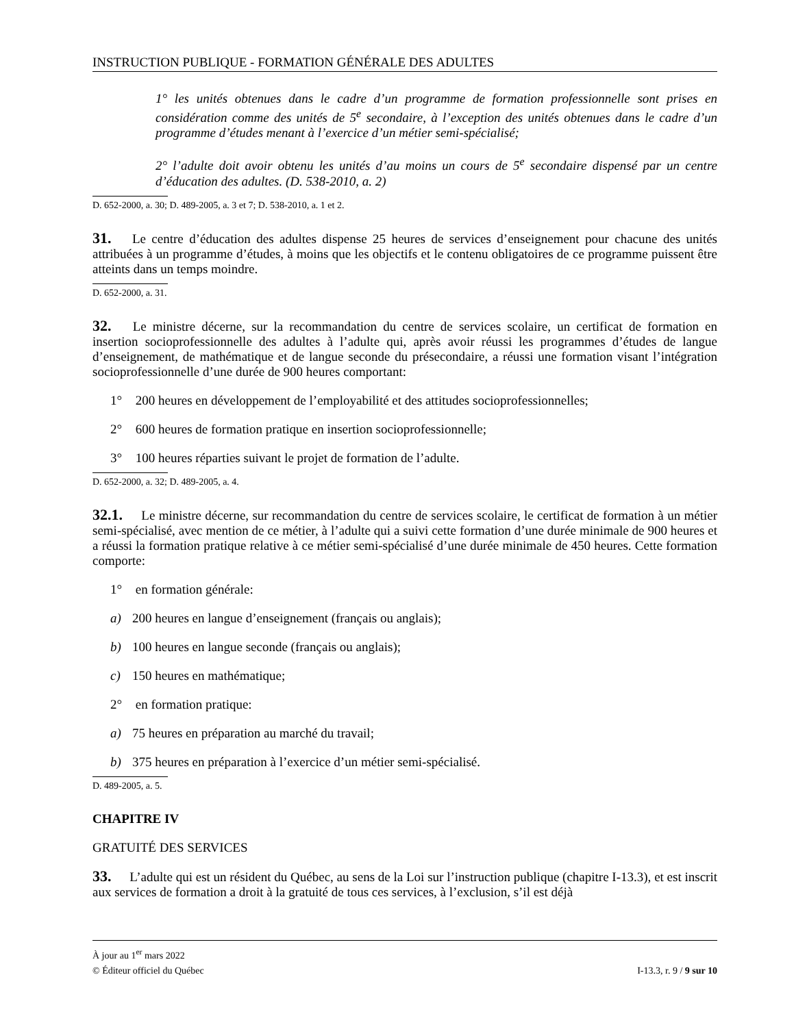INSTRUCTION PUBLIQUE - FORMATION GÉNÉRALE DES ADULTES
1° les unités obtenues dans le cadre d’un programme de formation professionnelle sont prises en considération comme des unités de 5<sup>e</sup> secondaire, à l’exception des unités obtenues dans le cadre d’un programme d’études menant à l’exercice d’un métier semi-spécialisé;
2° l’adulte doit avoir obtenu les unités d’au moins un cours de 5<sup>e</sup> secondaire dispensé par un centre d’éducation des adultes. (D. 538-2010, a. 2)
D. 652-2000, a. 30; D. 489-2005, a. 3 et 7; D. 538-2010, a. 1 et 2.
31. Le centre d’éducation des adultes dispense 25 heures de services d’enseignement pour chacune des unités attribuées à un programme d’études, à moins que les objectifs et le contenu obligatoires de ce programme puissent être atteints dans un temps moindre.
D. 652-2000, a. 31.
32. Le ministre décerne, sur la recommandation du centre de services scolaire, un certificat de formation en insertion socioprofessionnelle des adultes à l’adulte qui, après avoir réussi les programmes d’études de langue d’enseignement, de mathématique et de langue seconde du présecondaire, a réussi une formation visant l’intégration socioprofessionnelle d’une durée de 900 heures comportant:
1° 200 heures en développement de l’employabilité et des attitudes socioprofessionnelles;
2° 600 heures de formation pratique en insertion socioprofessionnelle;
3° 100 heures réparties suivant le projet de formation de l’adulte.
D. 652-2000, a. 32; D. 489-2005, a. 4.
32.1. Le ministre décerne, sur recommandation du centre de services scolaire, le certificat de formation à un métier semi-spécialisé, avec mention de ce métier, à l’adulte qui a suivi cette formation d’une durée minimale de 900 heures et a réussi la formation pratique relative à ce métier semi-spécialisé d’une durée minimale de 450 heures. Cette formation comporte:
1° en formation générale:
a) 200 heures en langue d’enseignement (français ou anglais);
b) 100 heures en langue seconde (français ou anglais);
c) 150 heures en mathématique;
2° en formation pratique:
a) 75 heures en préparation au marché du travail;
b) 375 heures en préparation à l’exercice d’un métier semi-spécialisé.
D. 489-2005, a. 5.
CHAPITRE IV
GRATUITÉ DES SERVICES
33. L’adulte qui est un résident du Québec, au sens de la Loi sur l’instruction publique (chapitre I-13.3), et est inscrit aux services de formation a droit à la gratuité de tous ces services, à l’exclusion, s’il est déjà
À jour au 1<sup>er</sup> mars 2022
© Éditeur officiel du Québec I-13.3, r. 9 / 9 sur 10